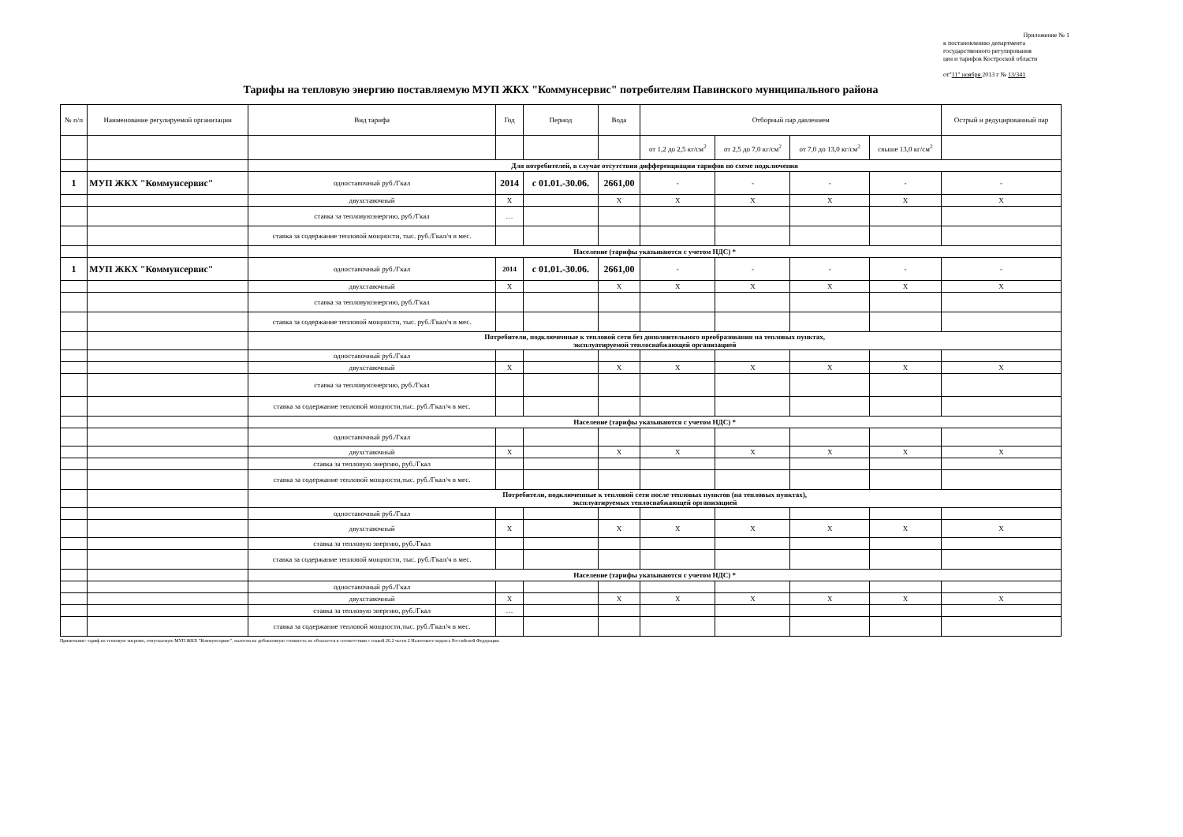Приложение № 1
к постановлению департмента
государственного регулирования
цен и тарифов Костроской области
от"11" ноября 2013 г № 13/341
Тарифы на тепловую энергию поставляемую МУП ЖКХ "Коммунсервис" потребителям Павинского муниципального района
| № п/п | Наименование регулируемой организации | Вид тарифа | Год | Период | Вода | Отборный пар давлением | | | | Острый и редуцированный пар |
| --- | --- | --- | --- | --- | --- | --- | --- | --- | --- | --- |
| | | | | | | от 1,2 до 2,5 кг/см<sup>2</sup> | от 2,5 до 7,0 кг/см<sup>2</sup> | от 7,0 до 13,0 кг/см<sup>2</sup> | свыше 13,0 кг/см<sup>2</sup> | |
| | | Для потребителей, в случае отсутствия дифференциации тарифов по схеме подключения | | | | | | | | |
| 1 | МУП ЖКХ "Коммунсервис" | одноставочный руб./Гкал | 2014 | с 01.01.-30.06. | 2661,00 | - | - | - | - | - |
| | | двухставочный | Х | | Х | Х | Х | Х | Х | Х |
| | | ставка за тепловуюэнергию, руб./Гкал | … | | | | | | | |
| | | ставка за содержание тепловой мощности, тыс. руб./Гкал/ч в мес. | | | | | | | | |
| | | Население (тарифы указываются с учетом НДС) * | | | | | | | | |
| 1 | МУП ЖКХ "Коммунсервис" | одноставочный руб./Гкал | 2014 | с 01.01.-30.06. | 2661,00 | - | - | - | - | - |
| | | двухставочный | Х | | Х | Х | Х | Х | Х | Х |
| | | ставка за тепловуюэнергию, руб./Гкал | | | | | | | | |
| | | ставка за содержание тепловой мощности, тыс. руб./Гкал/ч в мес. | | | | | | | | |
| | | Потребители, подключенные к тепловой сети без дополнительного преобразования на тепловых пунктах, эксплуатируемой теплоснабжающей организацией | | | | | | | | |
| | | одноставочный руб./Гкал | | | | | | | | |
| | | двухставочный | Х | | Х | Х | Х | Х | Х | Х |
| | | ставка за тепловуюэнергию, руб./Гкал | | | | | | | | |
| | | ставка за содержание тепловой мощности,тыс. руб./Гкал/ч в мес. | | | | | | | | |
| | | Население (тарифы указываются с учетом НДС) * | | | | | | | | |
| | | одноставочный руб./Гкал | | | | | | | | |
| | | двухставочный | Х | | Х | Х | Х | Х | Х | Х |
| | | ставка за тепловую энергию, руб./Гкал | | | | | | | | |
| | | ставка за содержание тепловой мощности,тыс. руб./Гкал/ч в мес. | | | | | | | | |
| | | Потребители, подключенные к тепловой сети после тепловых пунктов (на тепловых пунктах), эксплуатируемых теплоснабжающей организацией | | | | | | | | |
| | | одноставочный руб./Гкал | | | | | | | | |
| | | двухставочный | Х | | Х | Х | Х | Х | Х | Х |
| | | ставка за тепловую энергию, руб./Гкал | | | | | | | | |
| | | ставка за содержание тепловой мощности, тыс. руб./Гкал/ч в мес. | | | | | | | | |
| | | Население (тарифы указываются с учетом НДС) * | | | | | | | | |
| | | одноставочный руб./Гкал | | | | | | | | |
| | | двухставочный | Х | | Х | Х | Х | Х | Х | Х |
| | | ставка за тепловую энергию, руб./Гкал | … | | | | | | | |
| | | ставка за содержание тепловой мощности,тыс. руб./Гкал/ч в мес. | | | | | | | | |
Примечание: тариф на тепловую энергию, отпускаемую МУП ЖКХ "Коммунсервис", налогом на добавленную стоимость не облагается в соответствии с главой 26.2 части 2 Налогового кодекса Российской Федерации.